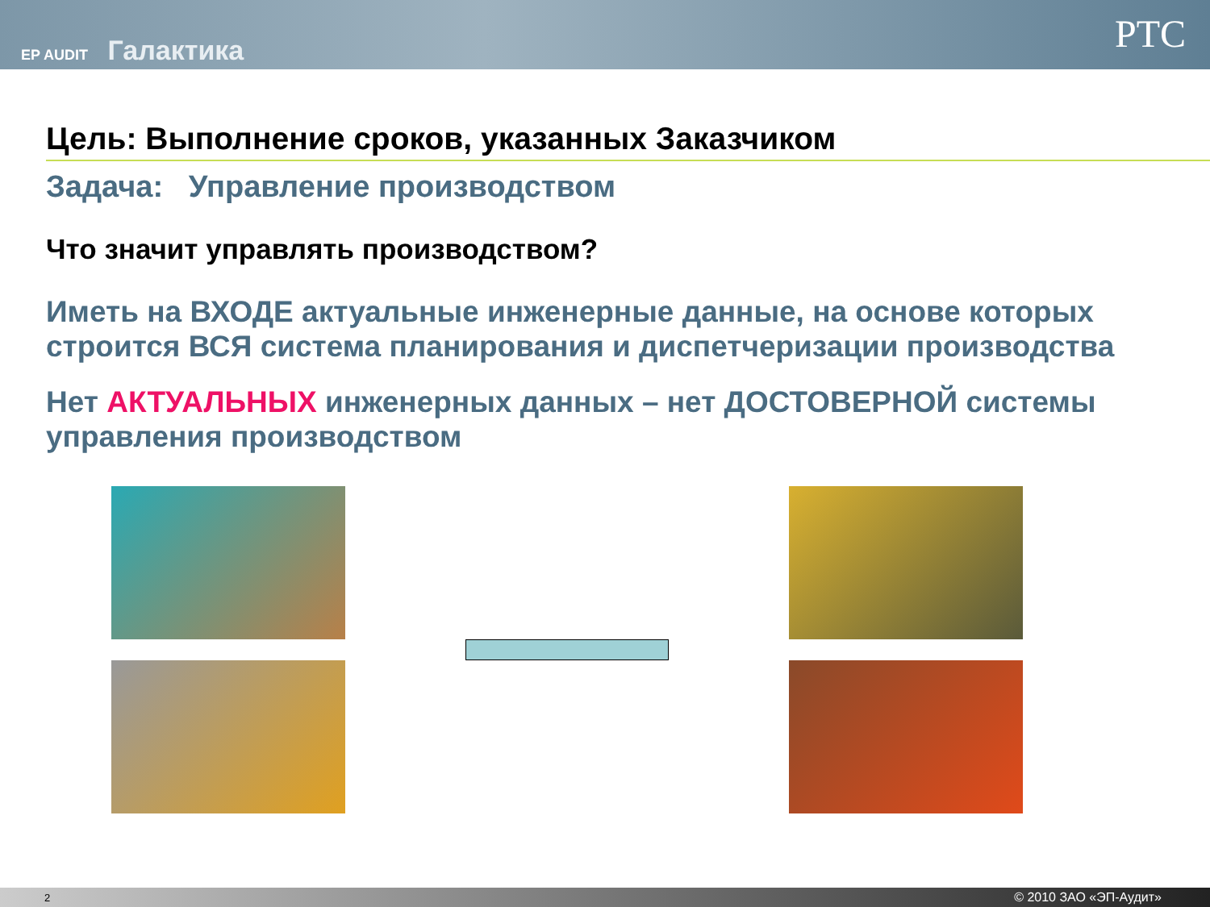EP AUDIT Галактика
PTC
Цель: Выполнение сроков, указанных Заказчиком
Задача: Управление производством
Что значит управлять производством?
Иметь на ВХОДЕ актуальные инженерные данные, на основе которых строится ВСЯ система планирования и диспетчеризации производства
Нет АКТУАЛЬНЫХ инженерных данных – нет ДОСТОВЕРНОЙ системы управления производством
2 © 2010 ЗАО «ЭП-Аудит»